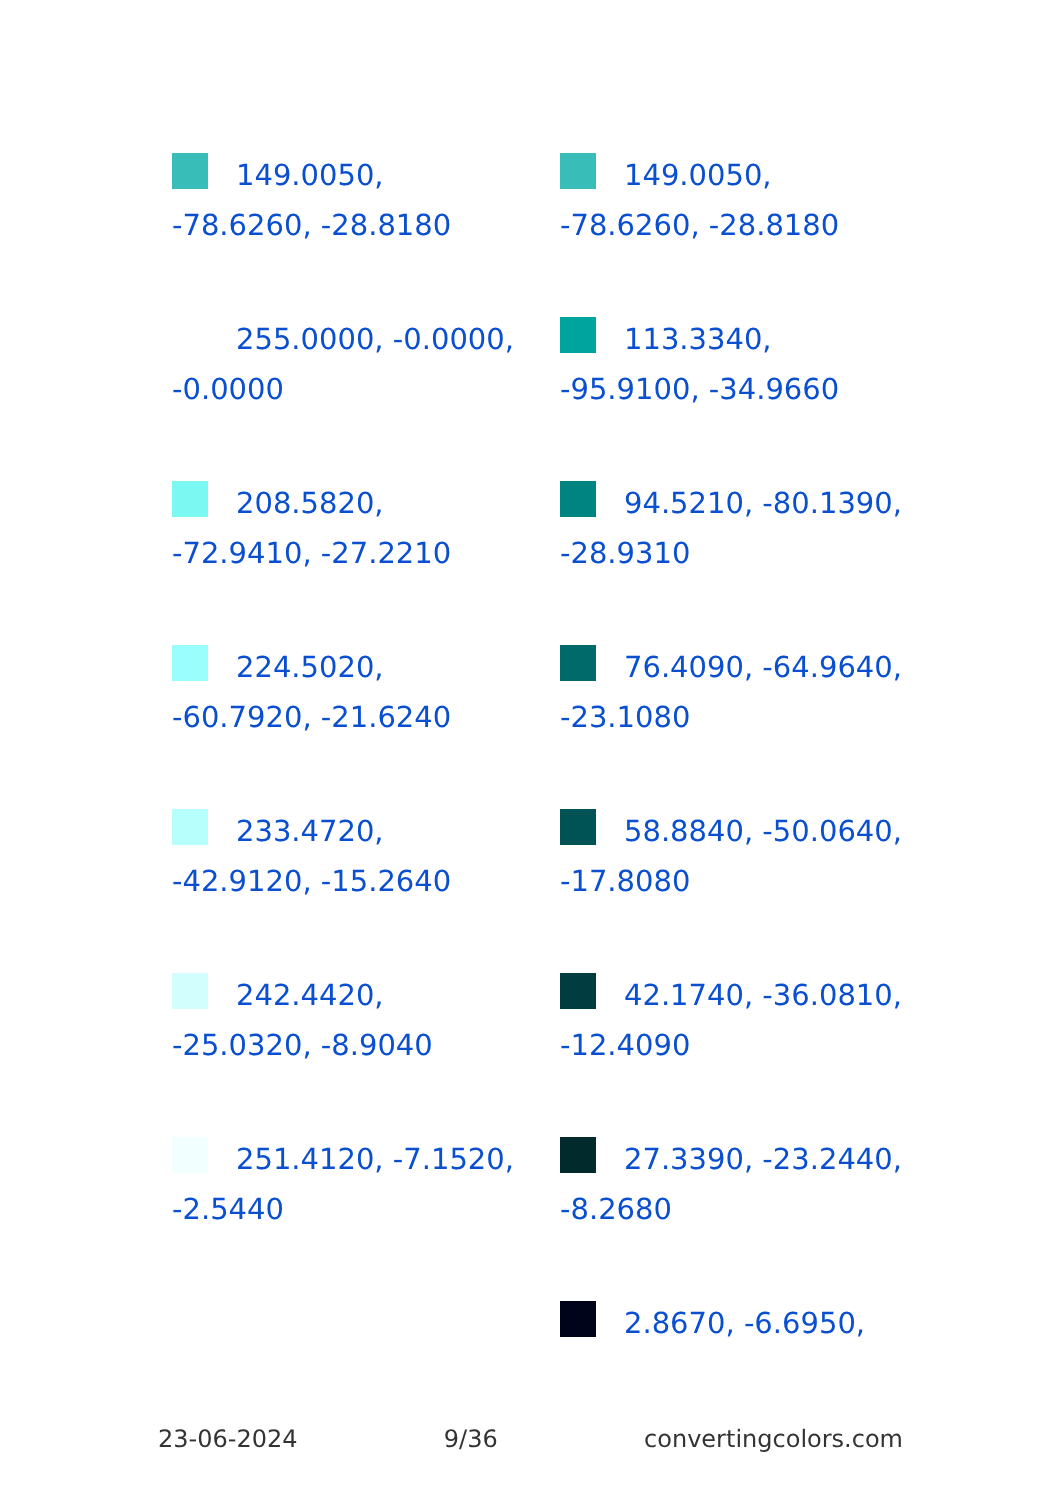149.0050,
-78.6260, -28.8180
149.0050,
-78.6260, -28.8180
255.0000, -0.0000,
-0.0000
113.3340,
-95.9100, -34.9660
208.5820,
-72.9410, -27.2210
94.5210, -80.1390,
-28.9310
224.5020,
-60.7920, -21.6240
76.4090, -64.9640,
-23.1080
233.4720,
-42.9120, -15.2640
58.8840, -50.0640,
-17.8080
242.4420,
-25.0320, -8.9040
42.1740, -36.0810,
-12.4090
251.4120, -7.1520,
-2.5440
27.3390, -23.2440,
-8.2680
2.8670, -6.6950,
23-06-2024 9/36 convertingcolors.com